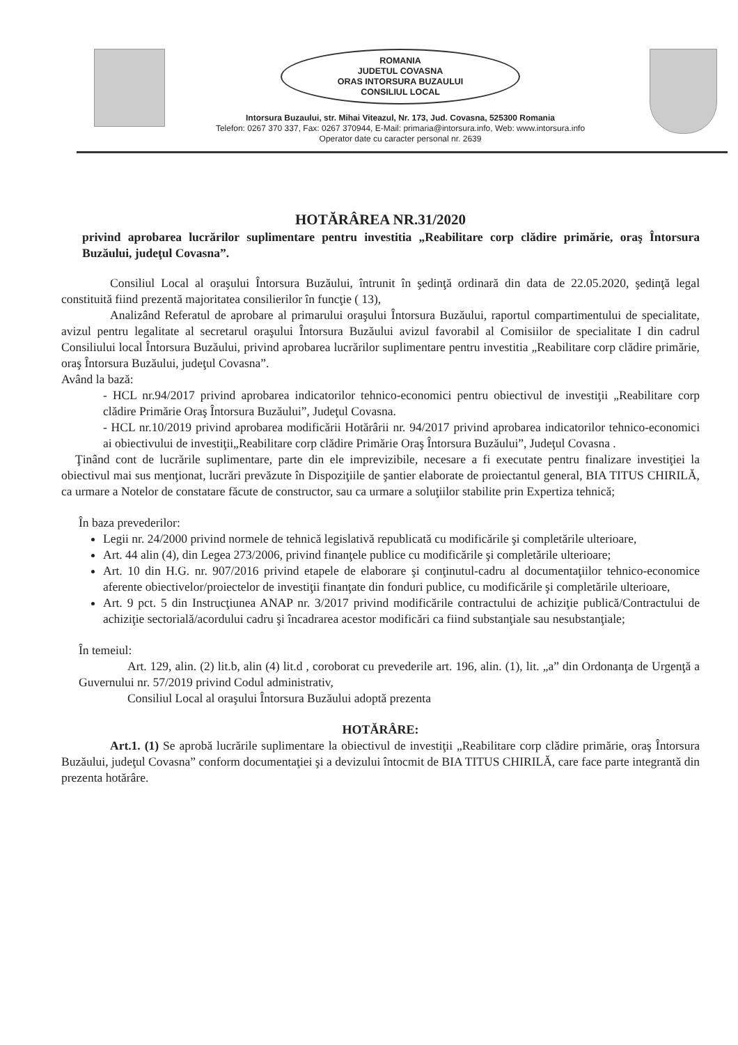ROMANIA
JUDETUL COVASNA
ORAS INTORSURA BUZAULUI
CONSILIUL LOCAL
Intorsura Buzaului, str. Mihai Viteazul, Nr. 173, Jud. Covasna, 525300 Romania
Telefon: 0267 370 337, Fax: 0267 370944, E-Mail: primaria@intorsura.info, Web: www.intorsura.info
Operator date cu caracter personal nr. 2639
HOTĂRÂREA NR.31/2020
privind aprobarea lucrărilor suplimentare pentru investitia „Reabilitare corp clădire primărie, oraş Întorsura Buzăului, judeţul Covasna”.
Consiliul Local al oraşului Întorsura Buzăului, întrunit în şedinţă ordinară din data de 22.05.2020, şedinţă legal constituită fiind prezentă majoritatea consilierilor în funcţie ( 13),
Analizând Referatul de aprobare al primarului oraşului Întorsura Buzăului, raportul compartimentului de specialitate, avizul pentru legalitate al secretarul oraşului Întorsura Buzăului avizul favorabil al Comisiilor de specialitate I din cadrul Consiliului local Întorsura Buzăului, privind aprobarea lucrărilor suplimentare pentru investitia „Reabilitare corp clădire primărie, oraş Întorsura Buzăului, judeţul Covasna”.
Având la bază:
- HCL nr.94/2017 privind aprobarea indicatorilor tehnico-economici pentru obiectivul de investiţii „Reabilitare corp clădire Primărie Oraş Întorsura Buzăului”, Judeţul Covasna.
- HCL nr.10/2019 privind aprobarea modificării Hotărârii nr. 94/2017 privind aprobarea indicatorilor tehnico-economici ai obiectivului de investiţii„Reabilitare corp clădire Primărie Oraş Întorsura Buzăului”, Judeţul Covasna .
Ţinând cont de lucrările suplimentare, parte din ele imprevizibile, necesare a fi executate pentru finalizare investiţiei la obiectivul mai sus menţionat, lucrări prevăzute în Dispoziţiile de şantier elaborate de proiectantul general, BIA TITUS CHIRILĂ, ca urmare a Notelor de constatare făcute de constructor, sau ca urmare a soluţiilor stabilite prin Expertiza tehnică;
În baza prevederilor:
Legii nr. 24/2000 privind normele de tehnică legislativă republicată cu modificările şi completările ulterioare,
Art. 44 alin (4), din Legea 273/2006, privind finanţele publice cu modificările şi completările ulterioare;
Art. 10 din H.G. nr. 907/2016 privind etapele de elaborare şi conţinutul-cadru al documentaţiilor tehnico-economice aferente obiectivelor/proiectelor de investiţii finanţate din fonduri publice, cu modificările şi completările ulterioare,
Art. 9 pct. 5 din Instrucţiunea ANAP nr. 3/2017 privind modificările contractului de achiziţie publică/Contractului de achiziţie sectorială/acordului cadru şi încadrarea acestor modificări ca fiind substanţiale sau nesubstanţiale;
În temeiul:
Art. 129, alin. (2) lit.b, alin (4) lit.d , coroborat cu prevederile art. 196, alin. (1), lit. „a” din Ordonanţa de Urgenţă a Guvernului nr. 57/2019 privind Codul administrativ,
Consiliul Local al oraşului Întorsura Buzăului adoptă prezenta
HOTĂRÂRE:
Art.1. (1) Se aprobă lucrările suplimentare la obiectivul de investiţii „Reabilitare corp clădire primărie, oraş Întorsura Buzăului, judeţul Covasna” conform documentaţiei şi a devizului întocmit de BIA TITUS CHIRILĂ, care face parte integrantă din prezenta hotărâre.